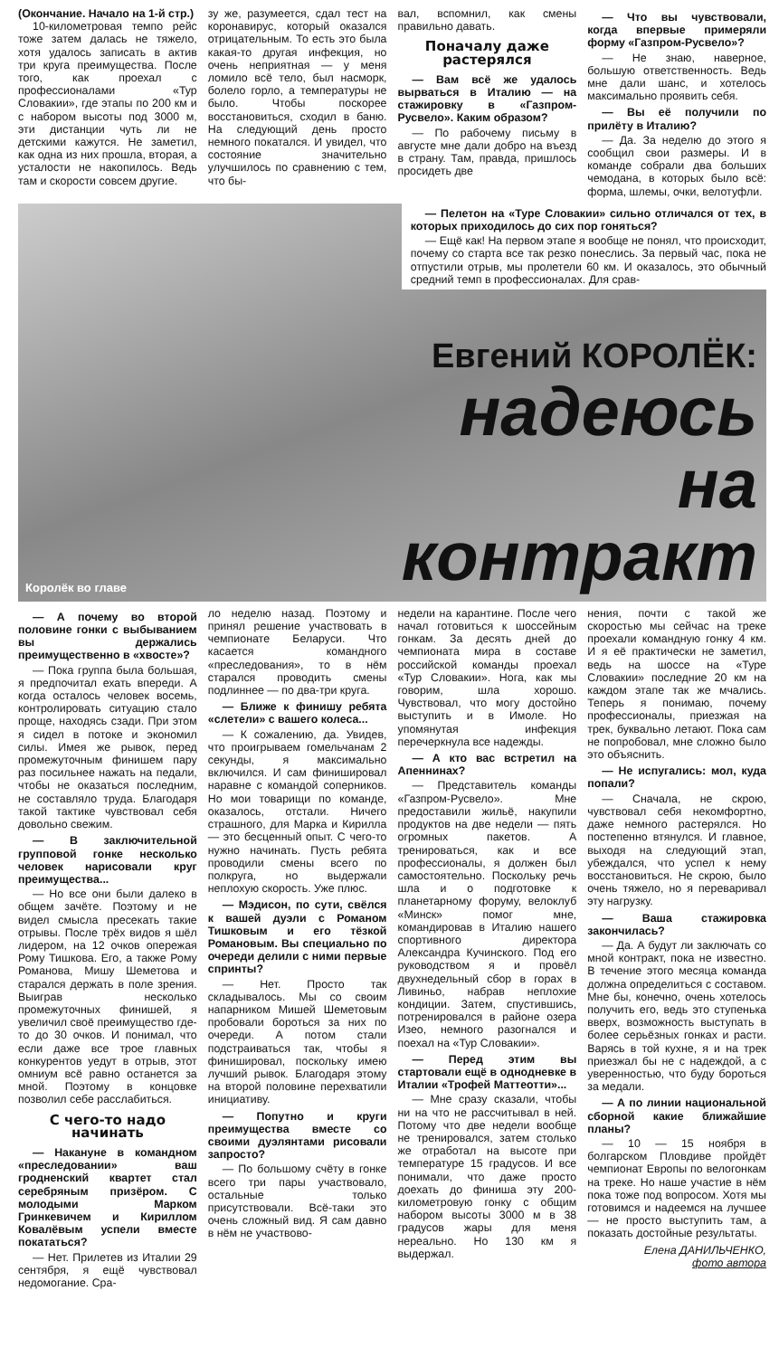(Окончание. Начало на 1-й стр.)
10-километровая темпо рейс тоже затем далась не тяжело, хотя удалось записать в актив три круга преимущества. После того, как проехал с профессионалами «Тур Словакии», где этапы по 200 км и с набором высоты под 3000 м, эти дистанции чуть ли не детскими кажутся. Не заметил, как одна из них прошла, вторая, а усталости не накопилось. Ведь там и скорости совсем другие.
зу же, разумеется, сдал тест на коронавирус, который оказался отрицательным. То есть это была какая-то другая инфекция, но очень неприятная — у меня ломило всё тело, был насморк, болело горло, а температуры не было. Чтобы поскорее восстановиться, сходил в баню. На следующий день просто немного покатался. И увидел, что состояние значительно улучшилось по сравнению с тем, что бы-
вал, вспомнил, как смены правильно давать.
Поначалу даже растерялся
— Вам всё же удалось вырваться в Италию — на стажировку в «Газпром-Русвело». Каким образом?
— По рабочему письму в августе мне дали добро на въезд в страну. Там, правда, пришлось просидеть две
— Что вы чувствовали, когда впервые примеряли форму «Газпром-Русвело»?
— Не знаю, наверное, большую ответственность. Ведь мне дали шанс, и хотелось максимально проявить себя.
— Вы её получили по прилёту в Италию?
— Да. За неделю до этого я сообщил свои размеры. И в команде собрали два больших чемодана, в которых было всё: форма, шлемы, очки, велотуфли.
Королёк во главе
— Пелетон на «Туре Словакии» сильно отличался от тех, в которых приходилось до сих пор гоняться?
— Ещё как! На первом этапе я вообще не понял, что происходит, почему со старта все так резко понеслись. За первый час, пока не отпустили отрыв, мы пролетели 60 км. И оказалось, это обычный средний темп в профессионалах. Для срав-
Евгений КОРОЛЁК:
надеюсь
на контракт
— А почему во второй половине гонки с выбыванием вы держались преимущественно в «хвосте»?
— Пока группа была большая, я предпочитал ехать впереди. А когда осталось человек восемь, контролировать ситуацию стало проще, находясь сзади. При этом я сидел в потоке и экономил силы. Имея же рывок, перед промежуточным финишем пару раз посильнее нажать на педали, чтобы не оказаться последним, не составляло труда. Благодаря такой тактике чувствовал себя довольно свежим.
— В заключительной групповой гонке несколько человек нарисовали круг преимущества...
— Но все они были далеко в общем зачёте. Поэтому и не видел смысла пресекать такие отрывы. После трёх видов я шёл лидером, на 12 очков опережая Рому Тишкова. Его, а также Рому Романова, Мишу Шеметова и старался держать в поле зрения. Выиграв несколько промежуточных финишей, я увеличил своё преимущество где-то до 30 очков. И понимал, что если даже все трое главных конкурентов уедут в отрыв, этот омниум всё равно останется за мной. Поэтому в концовке позволил себе расслабиться.
С чего-то надо начинать
— Накануне в командном «преследовании» ваш гродненский квартет стал серебряным призёром. С молодыми Марком Гринкевичем и Кириллом Ковалёвым успели вместе покататься?
— Нет. Прилетев из Италии 29 сентября, я ещё чувствовал недомогание. Сра-
ло неделю назад. Поэтому и принял решение участвовать в чемпионате Беларуси. Что касается командного «преследования», то в нём старался проводить смены подлиннее — по два-три круга.
— Ближе к финишу ребята «слетели» с вашего колеса...
— К сожалению, да. Увидев, что проигрываем гомельчанам 2 секунды, я максимально включился. И сам финишировал наравне с командой соперников. Но мои товарищи по команде, оказалось, отстали. Ничего страшного, для Марка и Кирилла — это бесценный опыт. С чего-то нужно начинать. Пусть ребята проводили смены всего по полкруга, но выдержали неплохую скорость. Уже плюс.
— Мэдисон, по сути, свёлся к вашей дуэли с Романом Тишковым и его тёзкой Романовым. Вы специально по очереди делили с ними первые спринты?
— Нет. Просто так складывалось. Мы со своим напарником Мишей Шеметовым пробовали бороться за них по очереди. А потом стали подстраиваться так, чтобы я финишировал, поскольку имею лучший рывок. Благодаря этому на второй половине перехватили инициативу.
— Попутно и круги преимущества вместе со своими дуэлянтами рисовали запросто?
— По большому счёту в гонке всего три пары участвовало, остальные только присутствовали. Всё-таки это очень сложный вид. Я сам давно в нём не участвово-
недели на карантине. После чего начал готовиться к шоссейным гонкам. За десять дней до чемпионата мира в составе российской команды проехал «Тур Словакии». Нога, как мы говорим, шла хорошо. Чувствовал, что могу достойно выступить и в Имоле. Но упомянутая инфекция перечеркнула все надежды.
— А кто вас встретил на Апеннинах?
— Представитель команды «Газпром-Русвело». Мне предоставили жильё, накупили продуктов на две недели — пять огромных пакетов. А тренироваться, как и все профессионалы, я должен был самостоятельно. Поскольку речь шла и о подготовке к планетарному форуму, велоклуб «Минск» помог мне, командировав в Италию нашего спортивного директора Александра Кучинского. Под его руководством я и провёл двухнедельный сбор в горах в Ливиньо, набрав неплохие кондиции. Затем, спустившись, потренировался в районе озера Изео, немного разогнался и поехал на «Тур Словакии».
— Перед этим вы стартовали ещё в однодневке в Италии «Трофей Маттеотти»...
— Мне сразу сказали, чтобы ни на что не рассчитывал в ней. Потому что две недели вообще не тренировался, затем столько же отработал на высоте при температуре 15 градусов. И все понимали, что даже просто доехать до финиша эту 200-километровую гонку с общим набором высоты 3000 м в 38 градусов жары для меня нереально. Но 130 км я выдержал.
нения, почти с такой же скоростью мы сейчас на треке проехали командную гонку 4 км. И я её практически не заметил, ведь на шоссе на «Туре Словакии» последние 20 км на каждом этапе так же мчались. Теперь я понимаю, почему профессионалы, приезжая на трек, буквально летают. Пока сам не попробовал, мне сложно было это объяснить.
— Не испугались: мол, куда попали?
— Сначала, не скрою, чувствовал себя некомфортно, даже немного растерялся. Но постепенно втянулся. И главное, выходя на следующий этап, убеждался, что успел к нему восстановиться. Не скрою, было очень тяжело, но я переваривал эту нагрузку.
— Ваша стажировка закончилась?
— Да. А будут ли заключать со мной контракт, пока не известно. В течение этого месяца команда должна определиться с составом. Мне бы, конечно, очень хотелось получить его, ведь это ступенька вверх, возможность выступать в более серьёзных гонках и расти. Варясь в той кухне, я и на трек приезжал бы не с надеждой, а с уверенностью, что буду бороться за медали.
— А по линии национальной сборной какие ближайшие планы?
— 10 — 15 ноября в болгарском Пловдиве пройдёт чемпионат Европы по велогонкам на треке. Но наше участие в нём пока тоже под вопросом. Хотя мы готовимся и надеемся на лучшее — не просто выступить там, а показать достойные результаты.
Елена ДАНИЛЬЧЕНКО,
фото автора